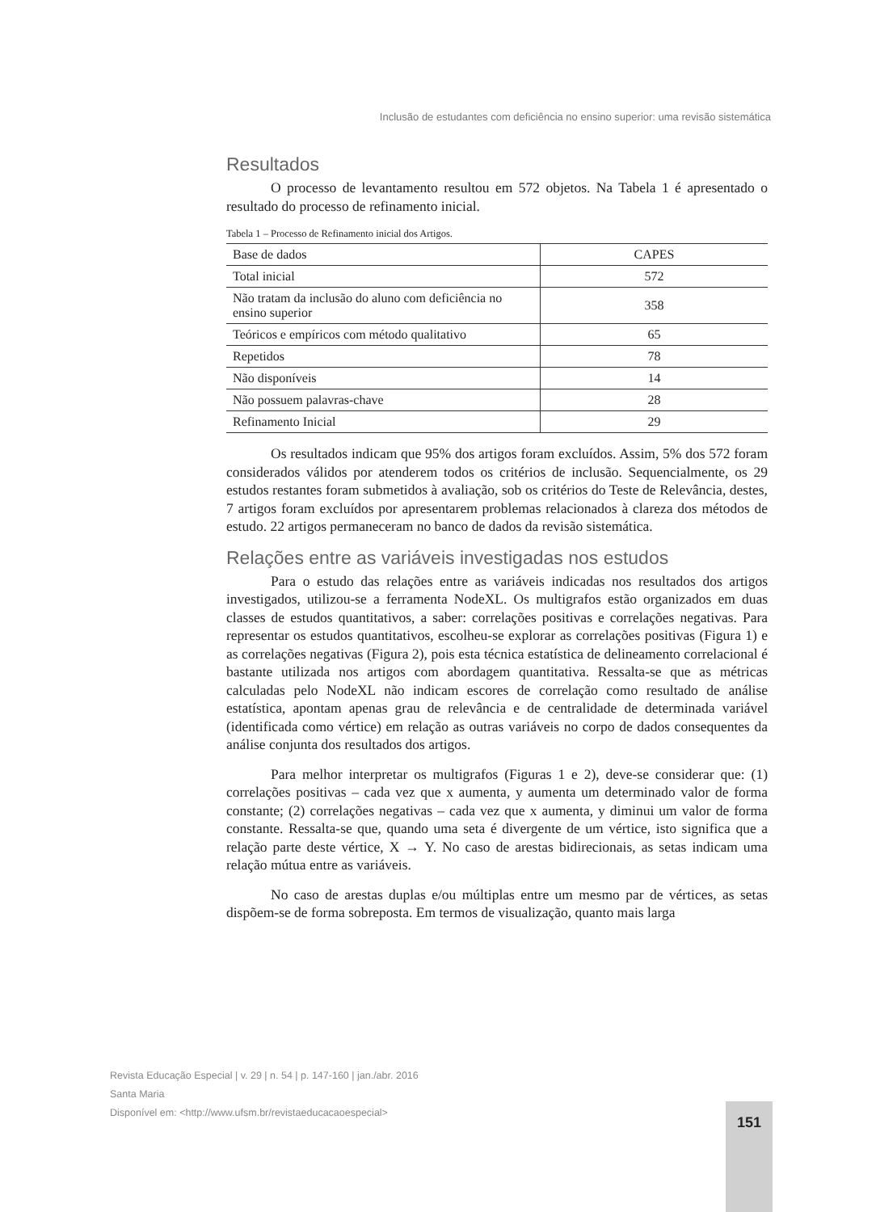Inclusão de estudantes com deficiência no ensino superior: uma revisão sistemática
Resultados
O processo de levantamento resultou em 572 objetos. Na Tabela 1 é apresentado o resultado do processo de refinamento inicial.
Tabela 1 – Processo de Refinamento inicial dos Artigos.
| Base de dados | CAPES |
| --- | --- |
| Total inicial | 572 |
| Não tratam da inclusão do aluno com deficiência no ensino superior | 358 |
| Teóricos e empíricos com método qualitativo | 65 |
| Repetidos | 78 |
| Não disponíveis | 14 |
| Não possuem palavras-chave | 28 |
| Refinamento Inicial | 29 |
Os resultados indicam que 95% dos artigos foram excluídos. Assim, 5% dos 572 foram considerados válidos por atenderem todos os critérios de inclusão. Sequencialmente, os 29 estudos restantes foram submetidos à avaliação, sob os critérios do Teste de Relevância, destes, 7 artigos foram excluídos por apresentarem problemas relacionados à clareza dos métodos de estudo. 22 artigos permaneceram no banco de dados da revisão sistemática.
Relações entre as variáveis investigadas nos estudos
Para o estudo das relações entre as variáveis indicadas nos resultados dos artigos investigados, utilizou-se a ferramenta NodeXL. Os multigrafos estão organizados em duas classes de estudos quantitativos, a saber: correlações positivas e correlações negativas. Para representar os estudos quantitativos, escolheu-se explorar as correlações positivas (Figura 1) e as correlações negativas (Figura 2), pois esta técnica estatística de delineamento correlacional é bastante utilizada nos artigos com abordagem quantitativa. Ressalta-se que as métricas calculadas pelo NodeXL não indicam escores de correlação como resultado de análise estatística, apontam apenas grau de relevância e de centralidade de determinada variável (identificada como vértice) em relação as outras variáveis no corpo de dados consequentes da análise conjunta dos resultados dos artigos.
Para melhor interpretar os multigrafos (Figuras 1 e 2), deve-se considerar que: (1) correlações positivas – cada vez que x aumenta, y aumenta um determinado valor de forma constante; (2) correlações negativas – cada vez que x aumenta, y diminui um valor de forma constante. Ressalta-se que, quando uma seta é divergente de um vértice, isto significa que a relação parte deste vértice, X → Y. No caso de arestas bidirecionais, as setas indicam uma relação mútua entre as variáveis.
No caso de arestas duplas e/ou múltiplas entre um mesmo par de vértices, as setas dispõem-se de forma sobreposta. Em termos de visualização, quanto mais larga
Revista Educação Especial | v. 29 | n. 54 | p. 147-160 | jan./abr. 2016
Santa Maria
Disponível em: <http://www.ufsm.br/revistaeducacaoespecial>
151